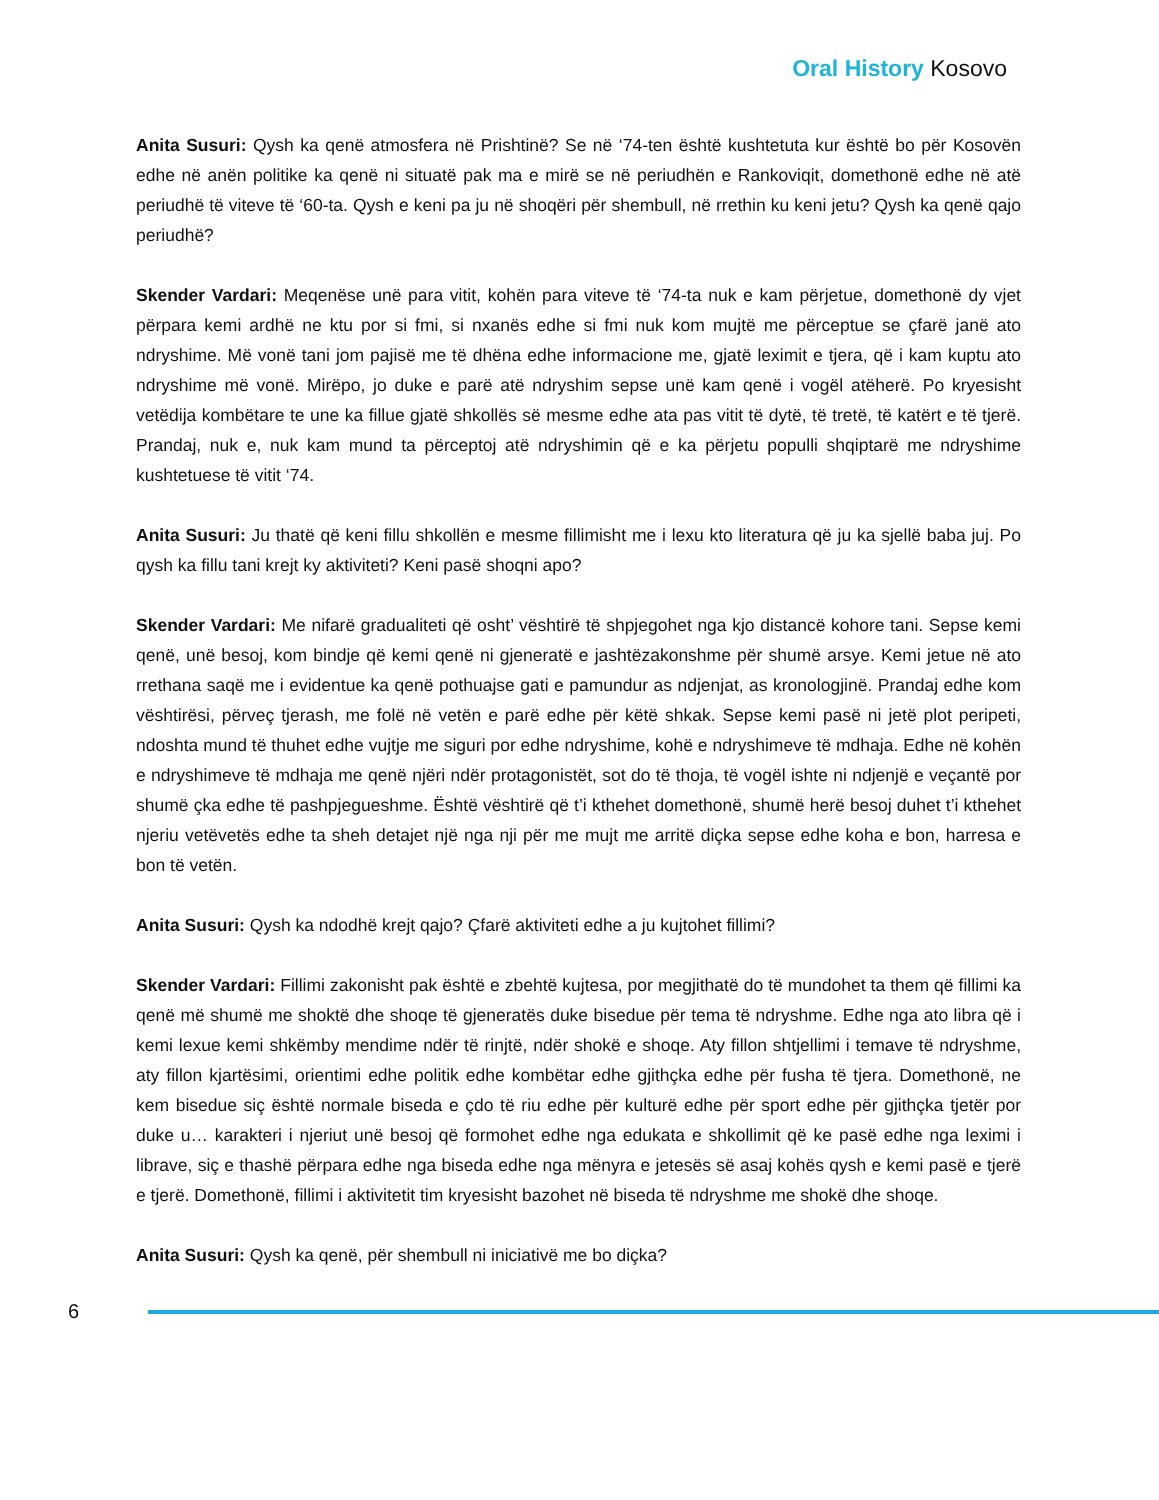Oral History Kosovo
Anita Susuri: Qysh ka qenë atmosfera në Prishtinë? Se në ‘74-ten është kushtetuta kur është bo për Kosovën edhe në anën politike ka qenë ni situatë pak ma e mirë se në periudhën e Rankoviqit, domethonë edhe në atë periudhë të viteve të ‘60-ta. Qysh e keni pa ju në shoqëri për shembull, në rrethin ku keni jetu? Qysh ka qenë qajo periudhë?
Skender Vardari: Meqenëse unë para vitit, kohën para viteve të ‘74-ta nuk e kam përjetue, domethonë dy vjet përpara kemi ardhë ne ktu por si fmi, si nxanës edhe si fmi nuk kom mujtë me përceptue se çfarë janë ato ndryshime. Më vonë tani jom pajisë me të dhëna edhe informacione me, gjatë leximit e tjera, që i kam kuptu ato ndryshime më vonë. Mirëpo, jo duke e parë atë ndryshim sepse unë kam qenë i vogël atëherë. Po kryesisht vetëdija kombëtare te une ka fillue gjatë shkollës së mesme edhe ata pas vitit të dytë, të tretë, të katërt e të tjerë. Prandaj, nuk e, nuk kam mund ta përceptoj atë ndryshimin që e ka përjetu populli shqiptarë me ndryshime kushtetuese të vitit ‘74.
Anita Susuri: Ju thatë që keni fillu shkollën e mesme fillimisht me i lexu kto literatura që ju ka sjellë baba juj. Po qysh ka fillu tani krejt ky aktiviteti? Keni pasë shoqni apo?
Skender Vardari: Me nifarë gradualiteti që osht’ vështirë të shpjegohet nga kjo distancë kohore tani. Sepse kemi qenë, unë besoj, kom bindje që kemi qenë ni gjeneratë e jashtëzakonshme për shumë arsye. Kemi jetue në ato rrethana saqë me i evidentue ka qenë pothuajse gati e pamundur as ndjenjat, as kronologjinë. Prandaj edhe kom vështirësi, përveç tjerash, me folë në vetën e parë edhe për këtë shkak. Sepse kemi pasë ni jetë plot peripeti, ndoshta mund të thuhet edhe vujtje me siguri por edhe ndryshime, kohë e ndryshimeve të mdhaja. Edhe në kohën e ndryshimeve të mdhaja me qenë njëri ndër protagonistët, sot do të thoja, të vogël ishte ni ndjenjë e veçantë por shumë çka edhe të pashpjegueshme. Është vështirë që t’i kthehet domethonë, shumë herë besoj duhet t’i kthehet njeriu vetëvetës edhe ta sheh detajet një nga nji për me mujt me arritë diçka sepse edhe koha e bon, harresa e bon të vetën.
Anita Susuri: Qysh ka ndodhë krejt qajo? Çfarë aktiviteti edhe a ju kujtohet fillimi?
Skender Vardari: Fillimi zakonisht pak është e zbehtë kujtesa, por megjithatë do të mundohet ta them që fillimi ka qenë më shumë me shoktë dhe shoqe të gjeneratës duke bisedue për tema të ndryshme. Edhe nga ato libra që i kemi lexue kemi shkëmby mendime ndër të rinjtë, ndër shokë e shoqe. Aty fillon shtjellimi i temave të ndryshme, aty fillon kjartësimi, orientimi edhe politik edhe kombëtar edhe gjithçka edhe për fusha të tjera. Domethonë, ne kem bisedue siç është normale biseda e çdo të riu edhe për kulturë edhe për sport edhe për gjithçka tjetër por duke u… karakteri i njeriut unë besoj që formohet edhe nga edukata e shkollimit që ke pasë edhe nga leximi i librave, siç e thashë përpara edhe nga biseda edhe nga mënyra e jetesës së asaj kohës qysh e kemi pasë e tjerë e tjerë. Domethonë, fillimi i aktivitetit tim kryesisht bazohet në biseda të ndryshme me shokë dhe shoqe.
Anita Susuri: Qysh ka qenë, për shembull ni iniciativë me bo diçka?
6